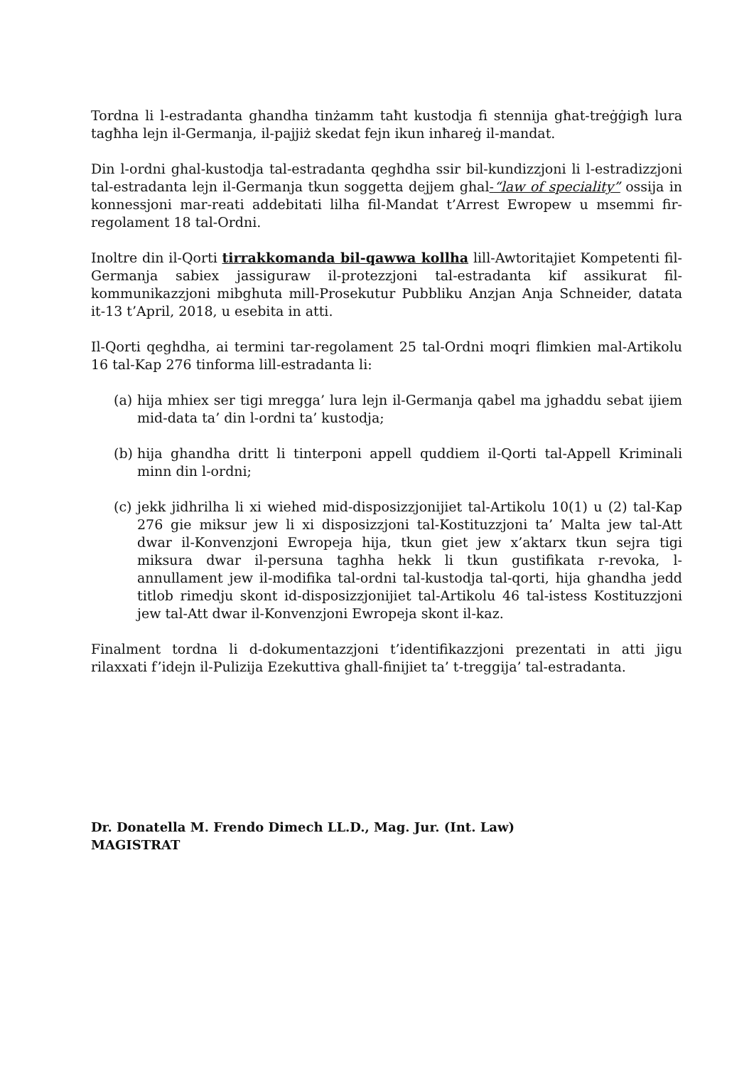Tordna li l-estradanta ghandha tinżamm taħt kustodja fi stennija għat-treġġigħ lura tagħha lejn il-Germanja, il-pajjiż skedat fejn ikun inħareġ il-mandat.
Din l-ordni ghal-kustodja tal-estradanta qeghdha ssir bil-kundizzjoni li l-estradizzjoni tal-estradanta lejn il-Germanja tkun soggetta dejjem ghal-“law of speciality” ossija in konnessjoni mar-reati addebitati lilha fil-Mandat t’Arrest Ewropew u msemmi fir-regolament 18 tal-Ordni.
Inoltre din il-Qorti tirrakkomanda bil-qawwa kollha lill-Awtoritajiet Kompetenti fil-Germanja sabiex jassiguraw il-protezzjoni tal-estradanta kif assikurat fil-kommunikazzjoni mibghuta mill-Prosekutur Pubbliku Anzjan Anja Schneider, datata it-13 t’April, 2018, u esebita in atti.
Il-Qorti qeghdha, ai termini tar-regolament 25 tal-Ordni moqri flimkien mal-Artikolu 16 tal-Kap 276 tinforma lill-estradanta li:
(a) hija mhiex ser tigi mregga’ lura lejn il-Germanja qabel ma jghaddu sebat ijiem mid-data ta’ din l-ordni ta’ kustodja;
(b) hija ghandha dritt li tinterponi appell quddiem il-Qorti tal-Appell Kriminali minn din l-ordni;
(c) jekk jidhrilha li xi wiehed mid-disposizzjonijiet tal-Artikolu 10(1) u (2) tal-Kap 276 gie miksur jew li xi disposizzjoni tal-Kostituzzjoni ta’ Malta jew tal-Att dwar il-Konvenzjoni Ewropeja hija, tkun giet jew x’aktarx tkun sejra tigi miksura dwar il-persuna taghha hekk li tkun gustifikata r-revoka, l-annullament jew il-modifika tal-ordni tal-kustodja tal-qorti, hija ghandha jedd titlob rimedju skont id-disposizzjonijiet tal-Artikolu 46 tal-istess Kostituzzjoni jew tal-Att dwar il-Konvenzjoni Ewropeja skont il-kaz.
Finalment tordna li d-dokumentazzjoni t’identifikazzjoni prezentati in atti jigu rilaxxati f’idejn il-Pulizija Ezekuttiva ghall-finijiet ta’ t-treggija’ tal-estradanta.
Dr. Donatella M. Frendo Dimech LL.D., Mag. Jur. (Int. Law)
MAGISTRAT